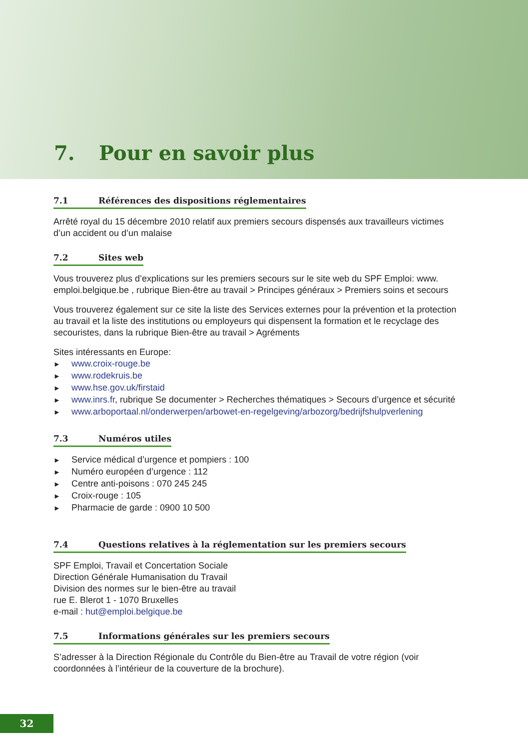7. Pour en savoir plus
7.1 Références des dispositions réglementaires
Arrêté royal du 15 décembre 2010 relatif aux premiers secours dispensés aux travailleurs victimes d’un accident ou d’un malaise
7.2 Sites web
Vous trouverez plus d’explications sur les premiers secours sur le site web du SPF Emploi: www. emploi.belgique.be , rubrique Bien-être au travail > Principes généraux > Premiers soins et secours
Vous trouverez également sur ce site la liste des Services externes pour la prévention et la protection au travail et la liste des institutions ou employeurs qui dispensent la formation et le recyclage des secouristes, dans la rubrique Bien-être au travail > Agréments
Sites intéressants en Europe:
► www.croix-rouge.be
► www.rodekruis.be
► www.hse.gov.uk/firstaid
► www.inrs.fr, rubrique Se documenter > Recherches thématiques > Secours d’urgence et sécurité
► www.arboportaal.nl/onderwerpen/arbowet-en-regelgeving/arbozorg/bedrijfshulpverlening
7.3 Numéros utiles
► Service médical d’urgence et pompiers : 100
► Numéro européen d’urgence : 112
► Centre anti-poisons : 070 245 245
► Croix-rouge : 105
► Pharmacie de garde : 0900 10 500
7.4 Questions relatives à la réglementation sur les premiers secours
SPF Emploi, Travail et Concertation Sociale
Direction Générale Humanisation du Travail
Division des normes sur le bien-être au travail
rue E. Blerot 1 - 1070 Bruxelles
e-mail : hut@emploi.belgique.be
7.5 Informations générales sur les premiers secours
S’adresser à la Direction Régionale du Contrôle du Bien-être au Travail de votre région (voir coordonnées à l’intérieur de la couverture de la brochure).
32